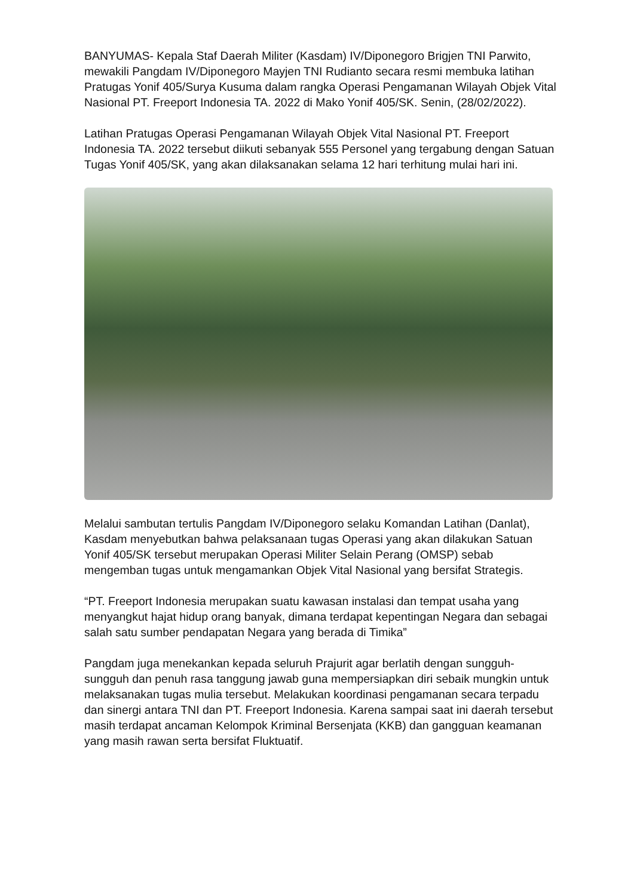BANYUMAS- Kepala Staf Daerah Militer (Kasdam) IV/Diponegoro Brigjen TNI Parwito, mewakili Pangdam IV/Diponegoro Mayjen TNI Rudianto secara resmi membuka latihan Pratugas Yonif 405/Surya Kusuma dalam rangka Operasi Pengamanan Wilayah Objek Vital Nasional PT. Freeport Indonesia TA. 2022 di Mako Yonif 405/SK. Senin, (28/02/2022).
Latihan Pratugas Operasi Pengamanan Wilayah Objek Vital Nasional PT. Freeport Indonesia TA. 2022 tersebut diikuti sebanyak 555 Personel yang tergabung dengan Satuan Tugas Yonif 405/SK, yang akan dilaksanakan selama 12 hari terhitung mulai hari ini.
Melalui sambutan tertulis Pangdam IV/Diponegoro selaku Komandan Latihan (Danlat), Kasdam menyebutkan bahwa pelaksanaan tugas Operasi yang akan dilakukan Satuan Yonif 405/SK tersebut merupakan Operasi Militer Selain Perang (OMSP) sebab mengemban tugas untuk mengamankan Objek Vital Nasional yang bersifat Strategis.
“PT. Freeport Indonesia merupakan suatu kawasan instalasi dan tempat usaha yang menyangkut hajat hidup orang banyak, dimana terdapat kepentingan Negara dan sebagai salah satu sumber pendapatan Negara yang berada di Timika”
Pangdam juga menekankan kepada seluruh Prajurit agar berlatih dengan sungguh-sungguh dan penuh rasa tanggung jawab guna mempersiapkan diri sebaik mungkin untuk melaksanakan tugas mulia tersebut. Melakukan koordinasi pengamanan secara terpadu dan sinergi antara TNI dan PT. Freeport Indonesia. Karena sampai saat ini daerah tersebut masih terdapat ancaman Kelompok Kriminal Bersenjata (KKB) dan gangguan keamanan yang masih rawan serta bersifat Fluktuatif.